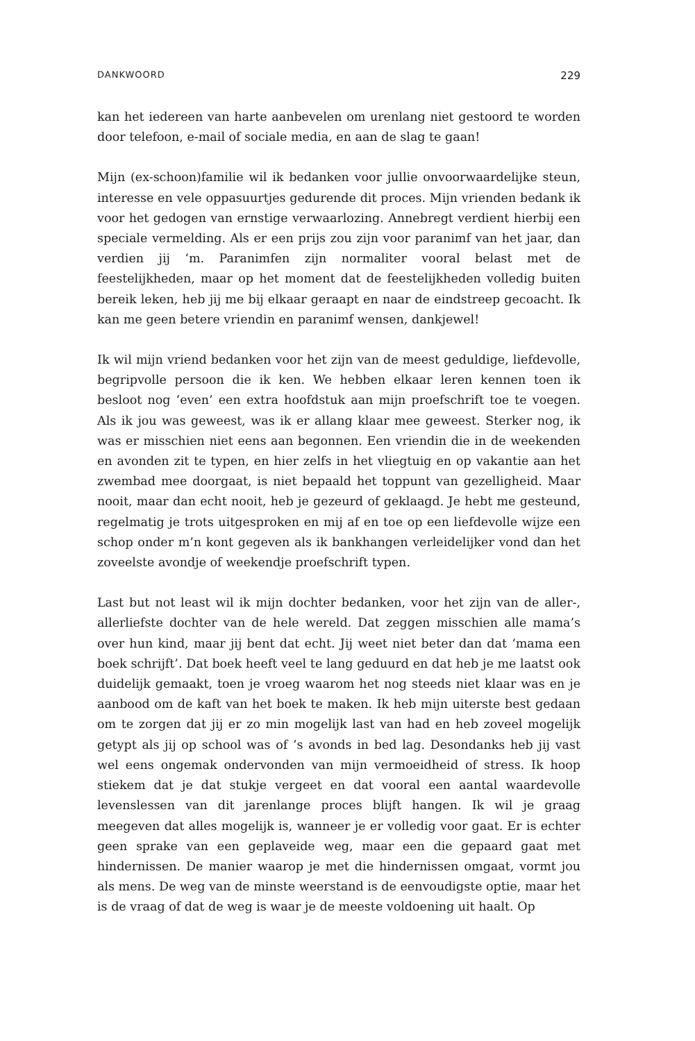DANKWOORD 229
kan het iedereen van harte aanbevelen om urenlang niet gestoord te worden door telefoon, e-mail of sociale media, en aan de slag te gaan!
Mijn (ex-schoon)familie wil ik bedanken voor jullie onvoorwaardelijke steun, interesse en vele oppasuurtjes gedurende dit proces. Mijn vrienden bedank ik voor het gedogen van ernstige verwaarlozing. Annebregt verdient hierbij een speciale vermelding. Als er een prijs zou zijn voor paranimf van het jaar, dan verdien jij ‘m. Paranimfen zijn normaliter vooral belast met de feestelijkheden, maar op het moment dat de feestelijkheden volledig buiten bereik leken, heb jij me bij elkaar geraapt en naar de eindstreep gecoacht. Ik kan me geen betere vriendin en paranimf wensen, dankjewel!
Ik wil mijn vriend bedanken voor het zijn van de meest geduldige, liefdevolle, begripvolle persoon die ik ken. We hebben elkaar leren kennen toen ik besloot nog ‘even’ een extra hoofdstuk aan mijn proefschrift toe te voegen. Als ik jou was geweest, was ik er allang klaar mee geweest. Sterker nog, ik was er misschien niet eens aan begonnen. Een vriendin die in de weekenden en avonden zit te typen, en hier zelfs in het vliegtuig en op vakantie aan het zwembad mee doorgaat, is niet bepaald het toppunt van gezelligheid. Maar nooit, maar dan echt nooit, heb je gezeurd of geklaagd. Je hebt me gesteund, regelmatig je trots uitgesproken en mij af en toe op een liefdevolle wijze een schop onder m’n kont gegeven als ik bankhangen verleidelijker vond dan het zoveelste avondje of weekendje proefschrift typen.
Last but not least wil ik mijn dochter bedanken, voor het zijn van de aller-, allerliefste dochter van de hele wereld. Dat zeggen misschien alle mama’s over hun kind, maar jij bent dat echt. Jij weet niet beter dan dat ‘mama een boek schrijft’. Dat boek heeft veel te lang geduurd en dat heb je me laatst ook duidelijk gemaakt, toen je vroeg waarom het nog steeds niet klaar was en je aanbood om de kaft van het boek te maken. Ik heb mijn uiterste best gedaan om te zorgen dat jij er zo min mogelijk last van had en heb zoveel mogelijk getypt als jij op school was of ’s avonds in bed lag. Desondanks heb jij vast wel eens ongemak ondervonden van mijn vermoeidheid of stress. Ik hoop stiekem dat je dat stukje vergeet en dat vooral een aantal waardevolle levenslessen van dit jarenlange proces blijft hangen. Ik wil je graag meegeven dat alles mogelijk is, wanneer je er volledig voor gaat. Er is echter geen sprake van een geplaveide weg, maar een die gepaard gaat met hindernissen. De manier waarop je met die hindernissen omgaat, vormt jou als mens. De weg van de minste weerstand is de eenvoudigste optie, maar het is de vraag of dat de weg is waar je de meeste voldoening uit haalt. Op